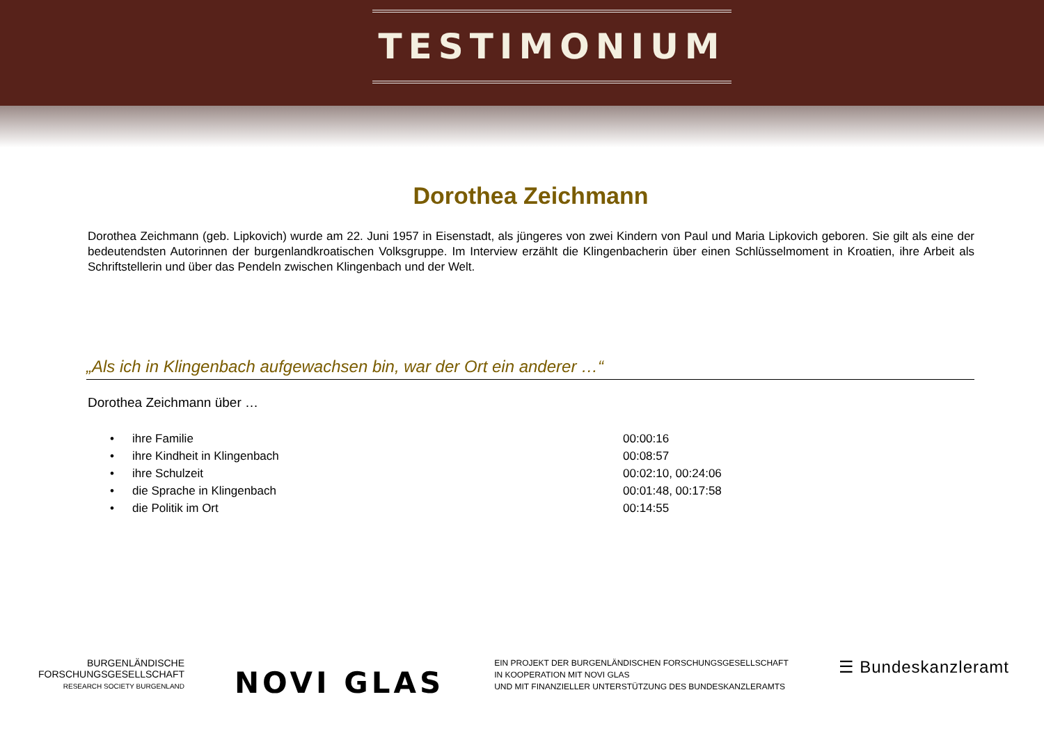TESTIMONIUM
Dorothea Zeichmann
Dorothea Zeichmann (geb. Lipkovich) wurde am 22. Juni 1957 in Eisenstadt, als jüngeres von zwei Kindern von Paul und Maria Lipkovich geboren. Sie gilt als eine der bedeutendsten Autorinnen der burgenlandkroatischen Volksgruppe. Im Interview erzählt die Klingenbacherin über einen Schlüsselmoment in Kroatien, ihre Arbeit als Schriftstellerin und über das Pendeln zwischen Klingenbach und der Welt.
„Als ich in Klingenbach aufgewachsen bin, war der Ort ein anderer …“
Dorothea Zeichmann über …
• ihre Familie 00:00:16
• ihre Kindheit in Klingenbach 00:08:57
• ihre Schulzeit 00:02:10, 00:24:06
• die Sprache in Klingenbach 00:01:48, 00:17:58
• die Politik im Ort 00:14:55
BURGENLÄNDISCHE
FORSCHUNGSGESELLSCHAFT
RESEARCH SOCIETY BURGENLAND
NOVI GLAS
EIN PROJEKT DER BURGENLÄNDISCHEN FORSCHUNGSGESELLSCHAFT
IN KOOPERATION MIT NOVI GLAS
UND MIT FINANZIELLER UNTERSTÜTZUNG DES BUNDESKANZLERAMTS
☰ Bundeskanzleramt